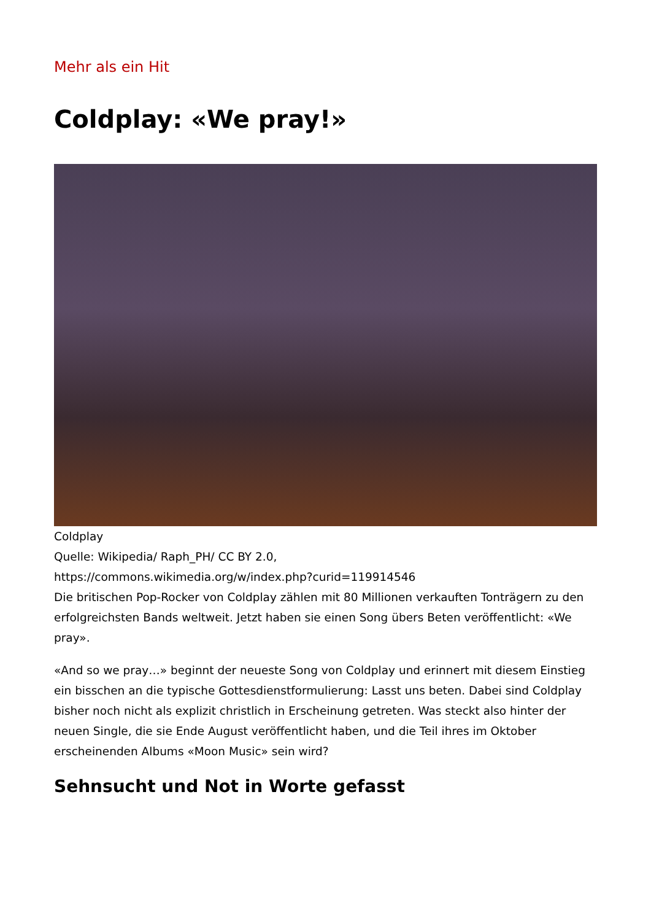Mehr als ein Hit
Coldplay: «We pray!»
Coldplay
Quelle: Wikipedia/ Raph_PH/ CC BY 2.0,
https://commons.wikimedia.org/w/index.php?curid=119914546
Die britischen Pop-Rocker von Coldplay zählen mit 80 Millionen verkauften Tonträgern zu den erfolgreichsten Bands weltweit. Jetzt haben sie einen Song übers Beten veröffentlicht: «We pray».
«And so we pray…» beginnt der neueste Song von Coldplay und erinnert mit diesem Einstieg ein bisschen an die typische Gottesdienstformulierung: Lasst uns beten. Dabei sind Coldplay bisher noch nicht als explizit christlich in Erscheinung getreten. Was steckt also hinter der neuen Single, die sie Ende August veröffentlicht haben, und die Teil ihres im Oktober erscheinenden Albums «Moon Music» sein wird?
Sehnsucht und Not in Worte gefasst